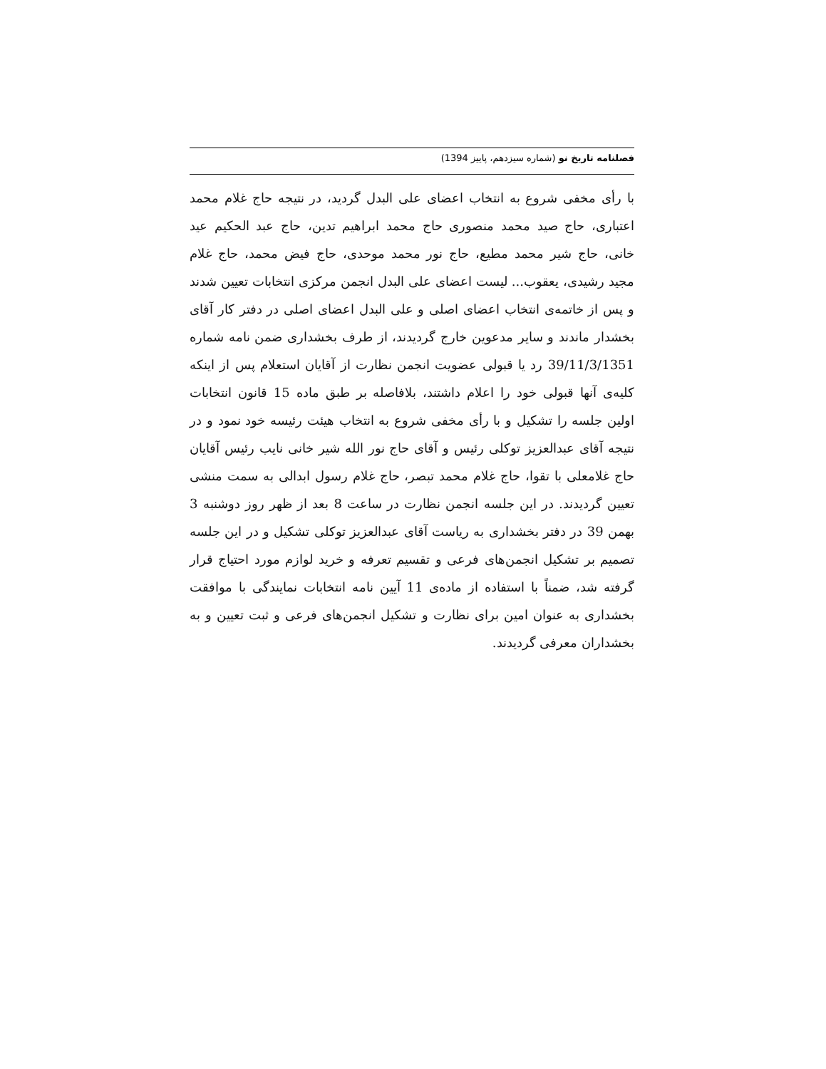فصلنامه تاریخ نو (شماره سیزدهم، پاییز 1394)
با رأی مخفی شروع به انتخاب اعضای علی البدل گردید، در نتیجه حاج غلام محمد اعتباری، حاج صید محمد منصوری حاج محمد ابراهیم تدین، حاج عبد الحکیم عید خانی، حاج شیر محمد مطیع، حاج نور محمد موحدی، حاج فیض محمد، حاج غلام مجید رشیدی، یعقوب... لیست اعضای علی البدل انجمن مرکزی انتخابات تعیین شدند و پس از خاتمه‌ی انتخاب اعضای اصلی و علی البدل اعضای اصلی در دفتر کار آقای بخشدار ماندند و سایر مدعوین خارج گردیدند، از طرف بخشداری ضمن نامه شماره 39/11/3/1351 رد یا قبولی عضویت انجمن نظارت از آقایان استعلام پس از اینکه کلیه‌ی آنها قبولی خود را اعلام داشتند، بلافاصله بر طبق ماده 15 قانون انتخابات اولین جلسه را تشکیل و با رأی مخفی شروع به انتخاب هیئت رئیسه خود نمود و در نتیجه آقای عبدالعزیز توکلی رئیس و آقای حاج نور الله شیر خانی نایب رئیس آقایان حاج غلامعلی با تقوا، حاج غلام محمد تبصر، حاج غلام رسول ابدالی به سمت منشی تعیین گردیدند. در این جلسه انجمن نظارت در ساعت 8 بعد از ظهر روز دوشنبه 3 بهمن 39 در دفتر بخشداری به ریاست آقای عبدالعزیز توکلی تشکیل و در این جلسه تصمیم بر تشکیل انجمن‌های فرعی و تقسیم تعرفه و خرید لوازم مورد احتیاج قرار گرفته شد، ضمناً با استفاده از ماده‌ی 11 آیین نامه انتخابات نمایندگی با موافقت بخشداری به عنوان امین برای نظارت و تشکیل انجمن‌های فرعی و ثبت تعیین و به بخشداران معرفی گردیدند.